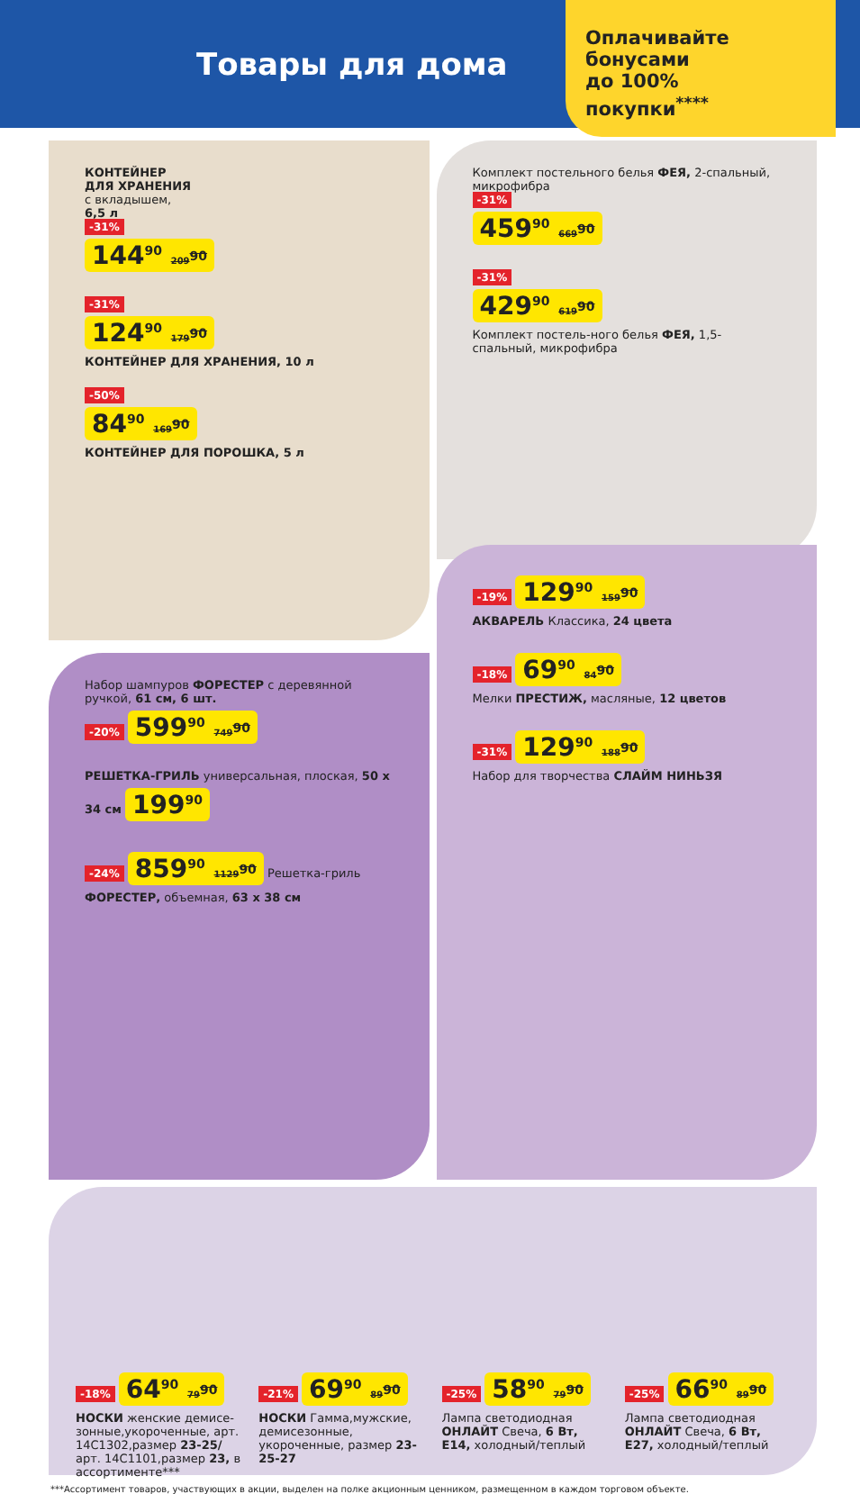Товары для дома
Оплачивайте
бонусами
до 100%
покупки<sup>****</sup>
КОНТЕЙНЕР
ДЛЯ ХРАНЕНИЯ
с вкладышем,
6,5 л
-31%
144<sup>90</sup> 209<sup>90</sup>
-31%
124<sup>90</sup> 179<sup>90</sup>
КОНТЕЙНЕР ДЛЯ ХРАНЕНИЯ, 10 л
-50%
84<sup>90</sup> 169<sup>90</sup>
КОНТЕЙНЕР ДЛЯ ПОРОШКА, 5 л
Комплект постельного белья ФЕЯ, 2-спальный, микрофибра
-31%
459<sup>90</sup> 669<sup>90</sup>
-31%
429<sup>90</sup> 619<sup>90</sup>
Комплект постель-ного белья ФЕЯ, 1,5-спальный, микрофибра
Набор шампуров ФОРЕСТЕР с деревянной ручкой, 61 см, 6 шт.
-20% 599<sup>90</sup> 749<sup>90</sup>
РЕШЕТКА-ГРИЛЬ универсальная, плоская, 50 х 34 см 199<sup>90</sup>
-24% 859<sup>90</sup> 1129<sup>90</sup> Решетка-гриль ФОРЕСТЕР, объемная, 63 х 38 см
-19% 129<sup>90</sup> 159<sup>90</sup>
АКВАРЕЛЬ Классика, 24 цвета
-18% 69<sup>90</sup> 84<sup>90</sup>
Мелки ПРЕСТИЖ, масляные, 12 цветов
-31% 129<sup>90</sup> 188<sup>90</sup>
Набор для творчества СЛАЙМ НИНЬЗЯ
-18% 64<sup>90</sup> 79<sup>90</sup>
НОСКИ женские демисе-зонные,укороченные, арт. 14С1302,размер 23-25/ арт. 14С1101,размер 23, в ассортименте***
-21% 69<sup>90</sup> 89<sup>90</sup>
НОСКИ Гамма,мужские, демисезонные, укороченные, размер 23-25-27
-25% 58<sup>90</sup> 79<sup>90</sup>
Лампа светодиодная ОНЛАЙТ Свеча, 6 Вт, E14, холодный/теплый
-25% 66<sup>90</sup> 89<sup>90</sup>
Лампа светодиодная ОНЛАЙТ Свеча, 6 Вт, E27, холодный/теплый
***Ассортимент товаров, участвующих в акции, выделен на полке акционным ценником, размещенном в каждом торговом объекте.